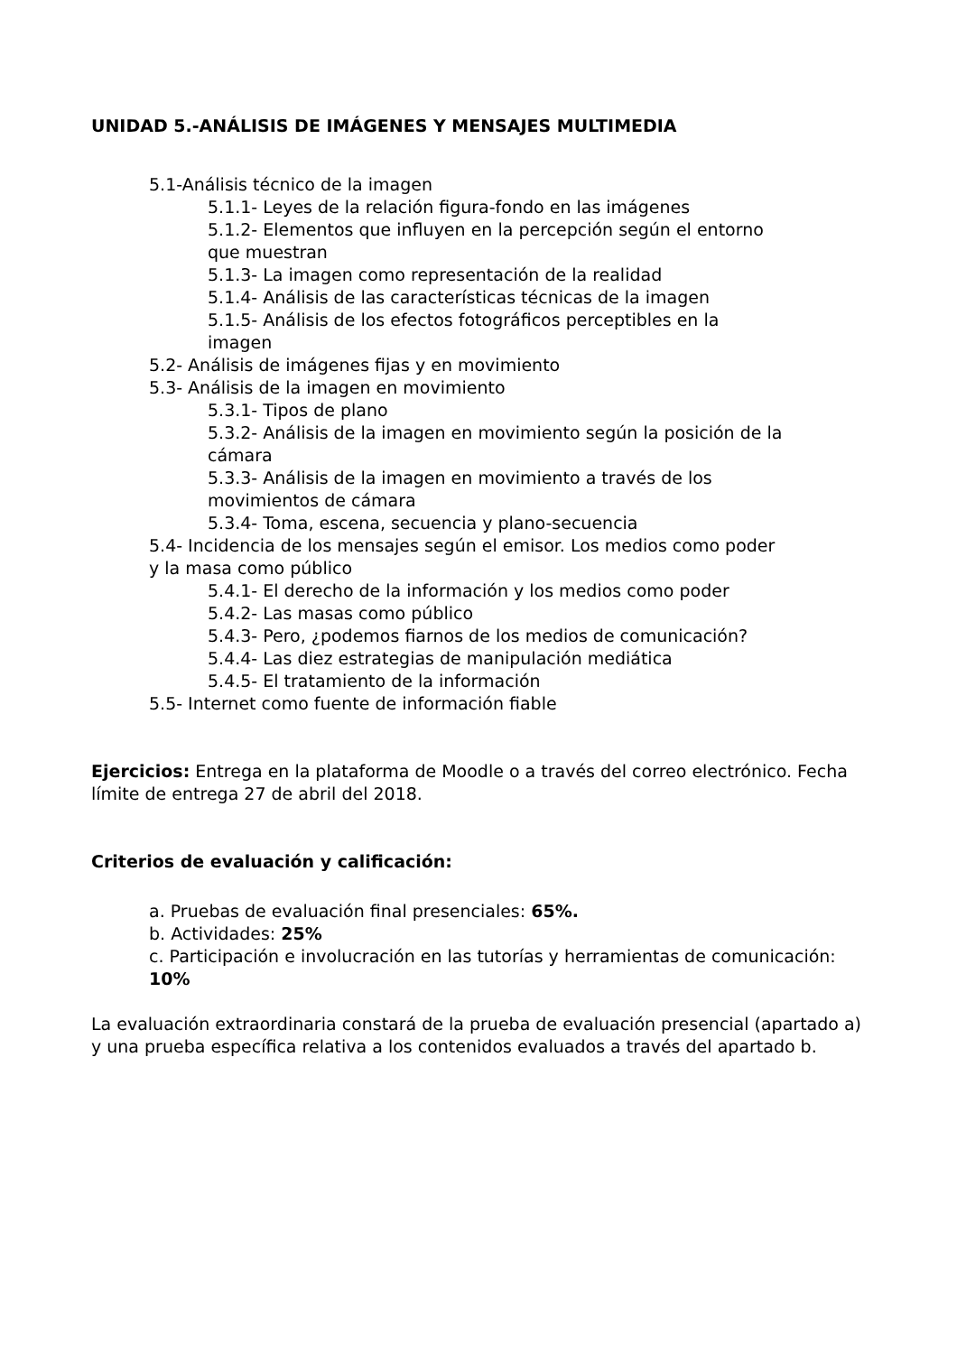UNIDAD 5.-ANÁLISIS DE IMÁGENES Y MENSAJES MULTIMEDIA
5.1-Análisis técnico de la imagen
5.1.1- Leyes de la relación figura-fondo en las imágenes
5.1.2- Elementos que influyen en la percepción según el entorno que muestran
5.1.3- La imagen como representación de la realidad
5.1.4- Análisis de las características técnicas de la imagen
5.1.5- Análisis de los efectos fotográficos perceptibles en la imagen
5.2- Análisis de imágenes fijas y en movimiento
5.3- Análisis de la imagen en movimiento
5.3.1- Tipos de plano
5.3.2- Análisis de la imagen en movimiento según la posición de la cámara
5.3.3- Análisis de la imagen en movimiento a través de los movimientos de cámara
5.3.4- Toma, escena, secuencia y plano-secuencia
5.4- Incidencia de los mensajes según el emisor. Los medios como poder y la masa como público
5.4.1- El derecho de la información y los medios como poder
5.4.2- Las masas como público
5.4.3- Pero, ¿podemos fiarnos de los medios de comunicación?
5.4.4- Las diez estrategias de manipulación mediática
5.4.5- El tratamiento de la información
5.5- Internet como fuente de información fiable
Ejercicios: Entrega en la plataforma de Moodle o a través del correo electrónico. Fecha límite de entrega 27 de abril del 2018.
Criterios de evaluación y calificación:
a. Pruebas de evaluación final presenciales: 65%.
b. Actividades: 25%
c. Participación e involucración en las tutorías y herramientas de comunicación: 10%
La evaluación extraordinaria constará de la prueba de evaluación presencial (apartado a) y una prueba específica relativa a los contenidos evaluados a través del apartado b.